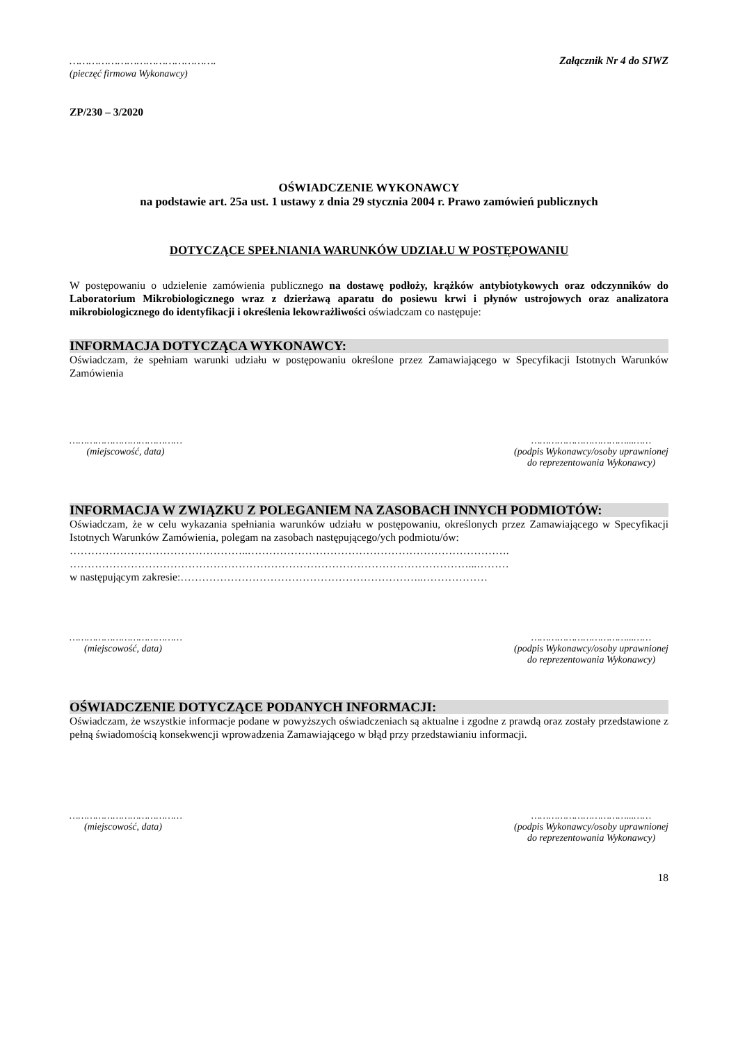……………………………………….
(pieczęć firmowa Wykonawcy)
Załącznik Nr 4 do SIWZ
ZP/230 – 3/2020
OŚWIADCZENIE WYKONAWCY
na podstawie art. 25a ust. 1 ustawy z dnia 29 stycznia 2004 r. Prawo zamówień publicznych
DOTYCZĄCE SPEŁNIANIA WARUNKÓW UDZIAŁU W POSTĘPOWANIU
W postępowaniu o udzielenie zamówienia publicznego na dostawę podłoży, krążków antybiotykowych oraz odczynników do Laboratorium Mikrobiologicznego wraz z dzierżawą aparatu do posiewu krwi i płynów ustrojowych oraz analizatora mikrobiologicznego do identyfikacji i określenia lekowrażliwości oświadczam co następuje:
INFORMACJA DOTYCZĄCA WYKONAWCY:
Oświadczam, że spełniam warunki udziału w postępowaniu określone przez Zamawiającego w Specyfikacji Istotnych Warunków Zamówienia
…………………………………
(miejscowość, data)
……………………………...……
(podpis Wykonawcy/osoby uprawnionej
do reprezentowania Wykonawcy)
INFORMACJA W ZWIĄZKU Z POLEGANIEM NA ZASOBACH INNYCH PODMIOTÓW:
Oświadczam, że w celu wykazania spełniania warunków udziału w postępowaniu, określonych przez Zamawiającego w Specyfikacji Istotnych Warunków Zamówienia, polegam na zasobach następującego/ych podmiotu/ów:
…………………………………………..……………………………………………………………….
…………………………………………………………………………………………………...………
w następującym zakresie:…………………………………………………………..………………
…………………………………
(miejscowość, data)
……………………………...……
(podpis Wykonawcy/osoby uprawnionej
do reprezentowania Wykonawcy)
OŚWIADCZENIE DOTYCZĄCE PODANYCH INFORMACJI:
Oświadczam, że wszystkie informacje podane w powyższych oświadczeniach są aktualne i zgodne z prawdą oraz zostały przedstawione z pełną świadomością konsekwencji wprowadzenia Zamawiającego w błąd przy przedstawianiu informacji.
…………………………………
(miejscowość, data)
……………………………...……
(podpis Wykonawcy/osoby uprawnionej
do reprezentowania Wykonawcy)
18